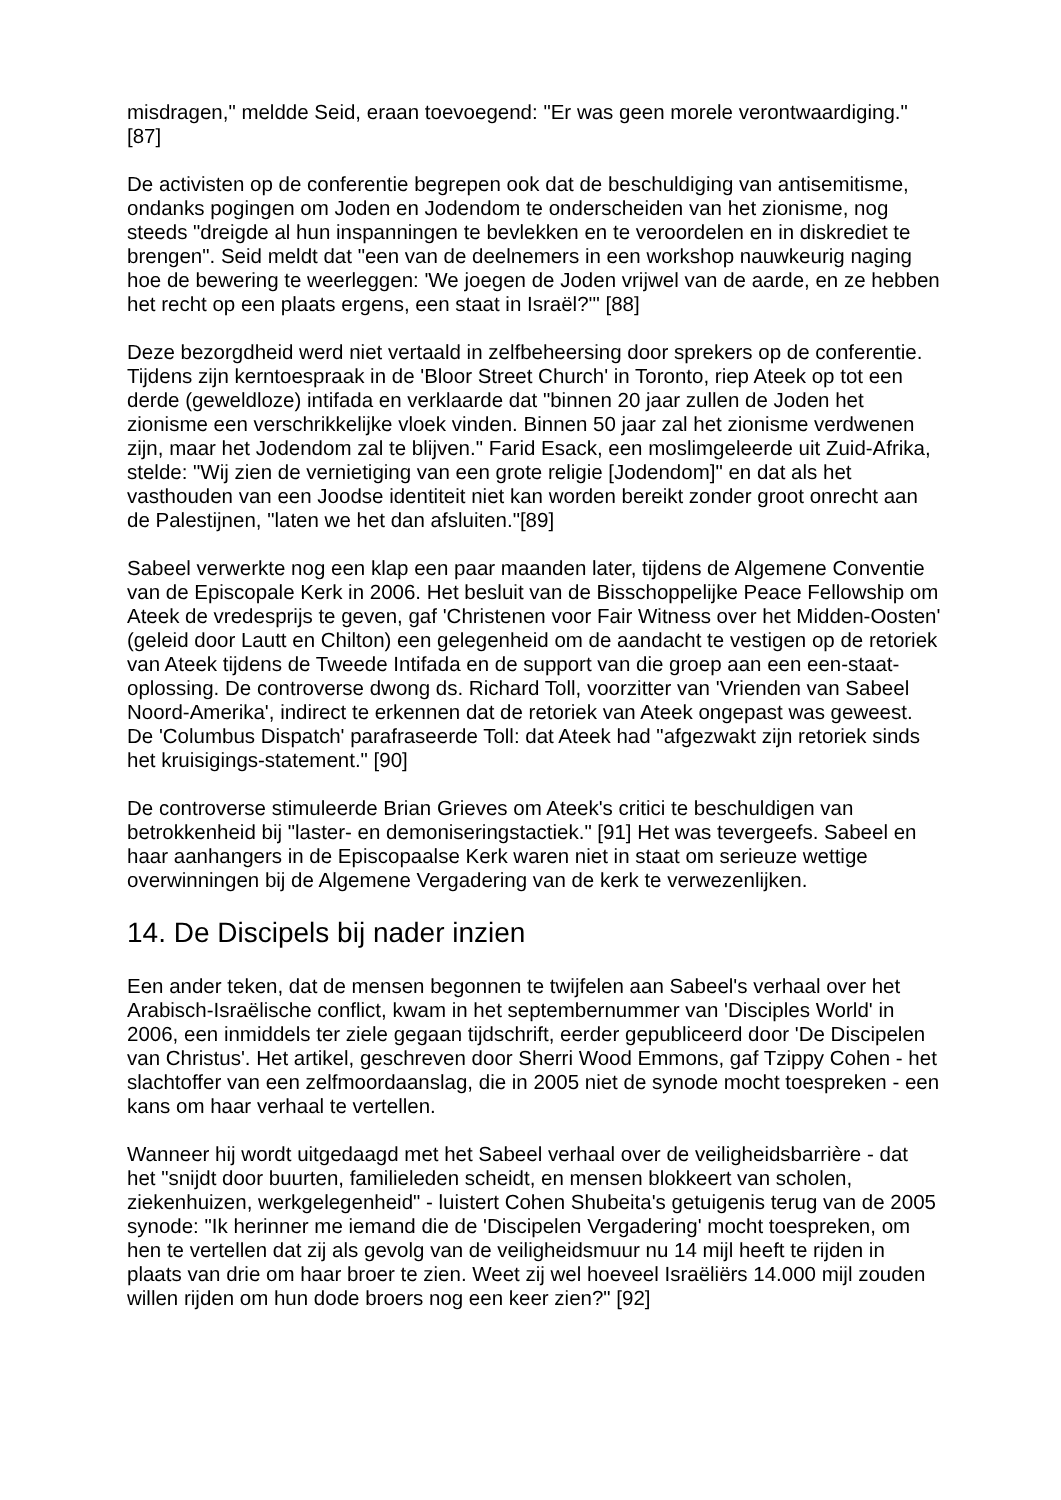misdragen," meldde Seid, eraan toevoegend: "Er was geen morele verontwaardiging." [87]
De activisten op de conferentie begrepen ook dat de beschuldiging van antisemitisme, ondanks pogingen om Joden en Jodendom te onderscheiden van het zionisme, nog steeds "dreigde al hun inspanningen te bevlekken en te veroordelen en in diskrediet te brengen". Seid meldt dat "een van de deelnemers in een workshop nauwkeurig naging hoe de bewering te weerleggen: 'We joegen de Joden vrijwel van de aarde, en ze hebben het recht op een plaats ergens, een staat in Israël?'" [88]
Deze bezorgdheid werd niet vertaald in zelfbeheersing door sprekers op de conferentie. Tijdens zijn kerntoespraak in de 'Bloor Street Church' in Toronto, riep Ateek op tot een derde (geweldloze) intifada en verklaarde dat "binnen 20 jaar zullen de Joden het zionisme een verschrikkelijke vloek vinden. Binnen 50 jaar zal het zionisme verdwenen zijn, maar het Jodendom zal te blijven." Farid Esack, een moslimgeleerde uit Zuid-Afrika, stelde: "Wij zien de vernietiging van een grote religie [Jodendom]" en dat als het vasthouden van een Joodse identiteit niet kan worden bereikt zonder groot onrecht aan de Palestijnen, "laten we het dan afsluiten."[89]
Sabeel verwerkte nog een klap een paar maanden later, tijdens de Algemene Conventie van de Episcopale Kerk in 2006. Het besluit van de Bisschoppelijke Peace Fellowship om Ateek de vredesprijs te geven, gaf 'Christenen voor Fair Witness over het Midden-Oosten' (geleid door Lautt en Chilton) een gelegenheid om de aandacht te vestigen op de retoriek van Ateek tijdens de Tweede Intifada en de support van die groep aan een een-staat-oplossing. De controverse dwong ds. Richard Toll, voorzitter van 'Vrienden van Sabeel Noord-Amerika', indirect te erkennen dat de retoriek van Ateek ongepast was geweest. De 'Columbus Dispatch' parafraseerde Toll: dat Ateek had "afgezwakt zijn retoriek sinds het kruisigings-statement." [90]
De controverse stimuleerde Brian Grieves om Ateek's critici te beschuldigen van betrokkenheid bij "laster- en demoniseringstactiek." [91] Het was tevergeefs. Sabeel en haar aanhangers in de Episcopaalse Kerk waren niet in staat om serieuze wettige overwinningen bij de Algemene Vergadering van de kerk te verwezenlijken.
14. De Discipels bij nader inzien
Een ander teken, dat de mensen begonnen te twijfelen aan Sabeel's verhaal over het Arabisch-Israëlische conflict, kwam in het septembernummer van 'Disciples World' in 2006, een inmiddels ter ziele gegaan tijdschrift, eerder gepubliceerd door 'De Discipelen van Christus'. Het artikel, geschreven door Sherri Wood Emmons, gaf Tzippy Cohen - het slachtoffer van een zelfmoordaanslag, die in 2005 niet de synode mocht toespreken - een kans om haar verhaal te vertellen.
Wanneer hij wordt uitgedaagd met het Sabeel verhaal over de veiligheidsbarrière - dat het "snijdt door buurten, familieleden scheidt, en mensen blokkeert van scholen, ziekenhuizen, werkgelegenheid" - luistert Cohen Shubeita's getuigenis terug van de 2005 synode: "Ik herinner me iemand die de 'Discipelen Vergadering' mocht toespreken, om hen te vertellen dat zij als gevolg van de veiligheidsmuur nu 14 mijl heeft te rijden in plaats van drie om haar broer te zien. Weet zij wel hoeveel Israëliërs 14.000 mijl zouden willen rijden om hun dode broers nog een keer zien?" [92]